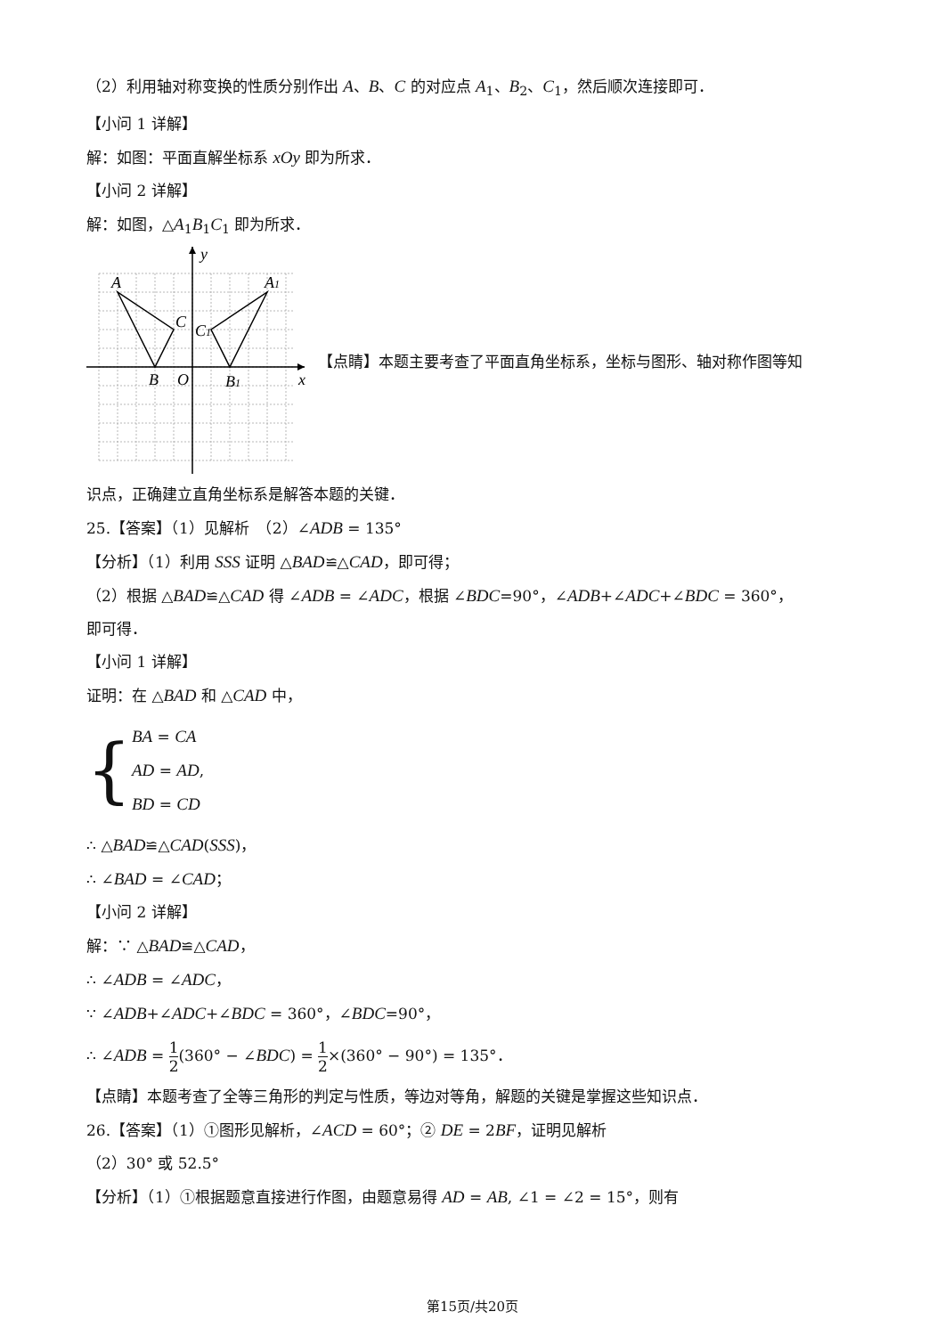（2）利用轴对称变换的性质分别作出 A、B、C 的对应点 A<sub>1</sub>、B<sub>2</sub>、C<sub>1</sub>，然后顺次连接即可．
【小问 1 详解】
解：如图：平面直解坐标系 xOy 即为所求．
【小问 2 详解】
解：如图，△A<sub>1</sub>B<sub>1</sub>C<sub>1</sub> 即为所求．
y
A
A1
C
C1
B
O
B1
x
【点睛】本题主要考查了平面直角坐标系，坐标与图形、轴对称作图等知
识点，正确建立直角坐标系是解答本题的关键．
25.【答案】（1）见解析　（2）∠ADB = 135°
【分析】（1）利用 SSS 证明 △BAD≌△CAD，即可得；
（2）根据 △BAD≌△CAD 得 ∠ADB = ∠ADC，根据 ∠BDC=90°，∠ADB+∠ADC+∠BDC = 360°，
即可得．
【小问 1 详解】
证明：在 △BAD 和 △CAD 中，
{
BA = CA
AD = AD,
BD = CD
∴ △BAD≌△CAD(SSS)，
∴ ∠BAD = ∠CAD；
【小问 2 详解】
解：∵ △BAD≌△CAD，
∴ ∠ADB = ∠ADC，
∵ ∠ADB+∠ADC+∠BDC = 360°，∠BDC=90°，
∴ ∠ADB = 1 2(360° − ∠BDC) = 1 2×(360° − 90°) = 135°．
【点睛】本题考查了全等三角形的判定与性质，等边对等角，解题的关键是掌握这些知识点．
26.【答案】（1）①图形见解析，∠ACD = 60°；② DE = 2BF，证明见解析
（2）30° 或 52.5°
【分析】（1）①根据题意直接进行作图，由题意易得 AD = AB, ∠1 = ∠2 = 15°，则有
第15页/共20页